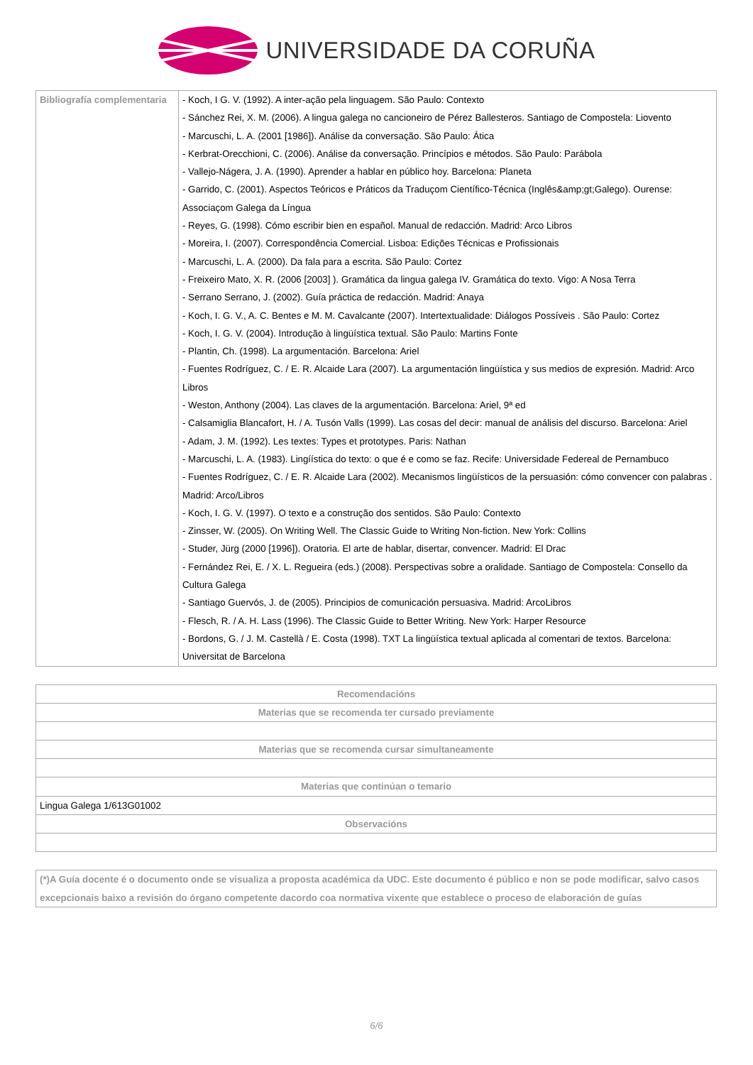UNIVERSIDADE DA CORUÑA
| Bibliografía complementaria | - Koch, I G. V. (1992). A inter-ação pela linguagem. São Paulo: Contexto - Sánchez Rei, X. M. (2006). A lingua galega no cancioneiro de Pérez Ballesteros. Santiago de Compostela: Liovento - Marcuschi, L. A. (2001 [1986]). Análise da conversação. São Paulo: Ática - Kerbrat-Orecchioni, C. (2006). Análise da conversação. Princípios e métodos. São Paulo: Parábola - Vallejo-Nágera, J. A. (1990). Aprender a hablar en público hoy. Barcelona: Planeta - Garrido, C. (2001). Aspectos Teóricos e Práticos da Traduçom Científico-Técnica (Inglês&amp;gt;Galego). Ourense: Associaçom Galega da Língua - Reyes, G. (1998). Cómo escribir bien en español. Manual de redacción. Madrid: Arco Libros - Moreira, I. (2007). Correspondência Comercial. Lisboa: Edições Técnicas e Profissionais - Marcuschi, L. A. (2000). Da fala para a escrita. São Paulo: Cortez - Freixeiro Mato, X. R. (2006 [2003] ). Gramática da lingua galega IV. Gramática do texto. Vigo: A Nosa Terra - Serrano Serrano, J. (2002). Guía práctica de redacción. Madrid: Anaya - Koch, I. G. V., A. C. Bentes e M. M. Cavalcante (2007). Intertextualidade: Diálogos Possíveis . São Paulo: Cortez - Koch, I. G. V. (2004). Introdução à lingüística textual. São Paulo: Martins Fonte - Plantin, Ch. (1998). La argumentación. Barcelona: Ariel - Fuentes Rodríguez, C. / E. R. Alcaide Lara (2007). La argumentación lingüística y sus medios de expresión. Madrid: Arco Libros - Weston, Anthony (2004). Las claves de la argumentación. Barcelona: Ariel, 9ª ed - Calsamiglia Blancafort, H. / A. Tusón Valls (1999). Las cosas del decir: manual de análisis del discurso. Barcelona: Ariel - Adam, J. M. (1992). Les textes: Types et prototypes. Paris: Nathan - Marcuschi, L. A. (1983). Lingíística do texto: o que é e como se faz. Recife: Universidade Federeal de Pernambuco - Fuentes Rodríguez, C. / E. R. Alcaide Lara (2002). Mecanismos lingüísticos de la persuasión: cómo convencer con palabras . Madrid: Arco/Libros - Koch, I. G. V. (1997). O texto e a construção dos sentidos. São Paulo: Contexto - Zinsser, W. (2005). On Writing Well. The Classic Guide to Writing Non-fiction. New York: Collins - Studer, Jürg (2000 [1996]). Oratoria. El arte de hablar, disertar, convencer. Madrid: El Drac - Fernández Rei, E. / X. L. Regueira (eds.) (2008). Perspectivas sobre a oralidade. Santiago de Compostela: Consello da Cultura Galega - Santiago Guervós, J. de (2005). Principios de comunicación persuasiva. Madrid: ArcoLibros - Flesch, R. / A. H. Lass (1996). The Classic Guide to Better Writing. New York: Harper Resource - Bordons, G. / J. M. Castellà / E. Costa (1998). TXT La lingüística textual aplicada al comentari de textos. Barcelona: Universitat de Barcelona |
| Recomendacións |
| --- |
| Materias que se recomenda ter cursado previamente |
| Materias que se recomenda cursar simultaneamente |
| Materias que continúan o temario |
| Lingua Galega 1/613G01002 |
| Observacións |
(*)A Guía docente é o documento onde se visualiza a proposta académica da UDC. Este documento é público e non se pode modificar, salvo casos excepcionais baixo a revisión do órgano competente dacordo coa normativa vixente que establece o proceso de elaboración de guías
6/6